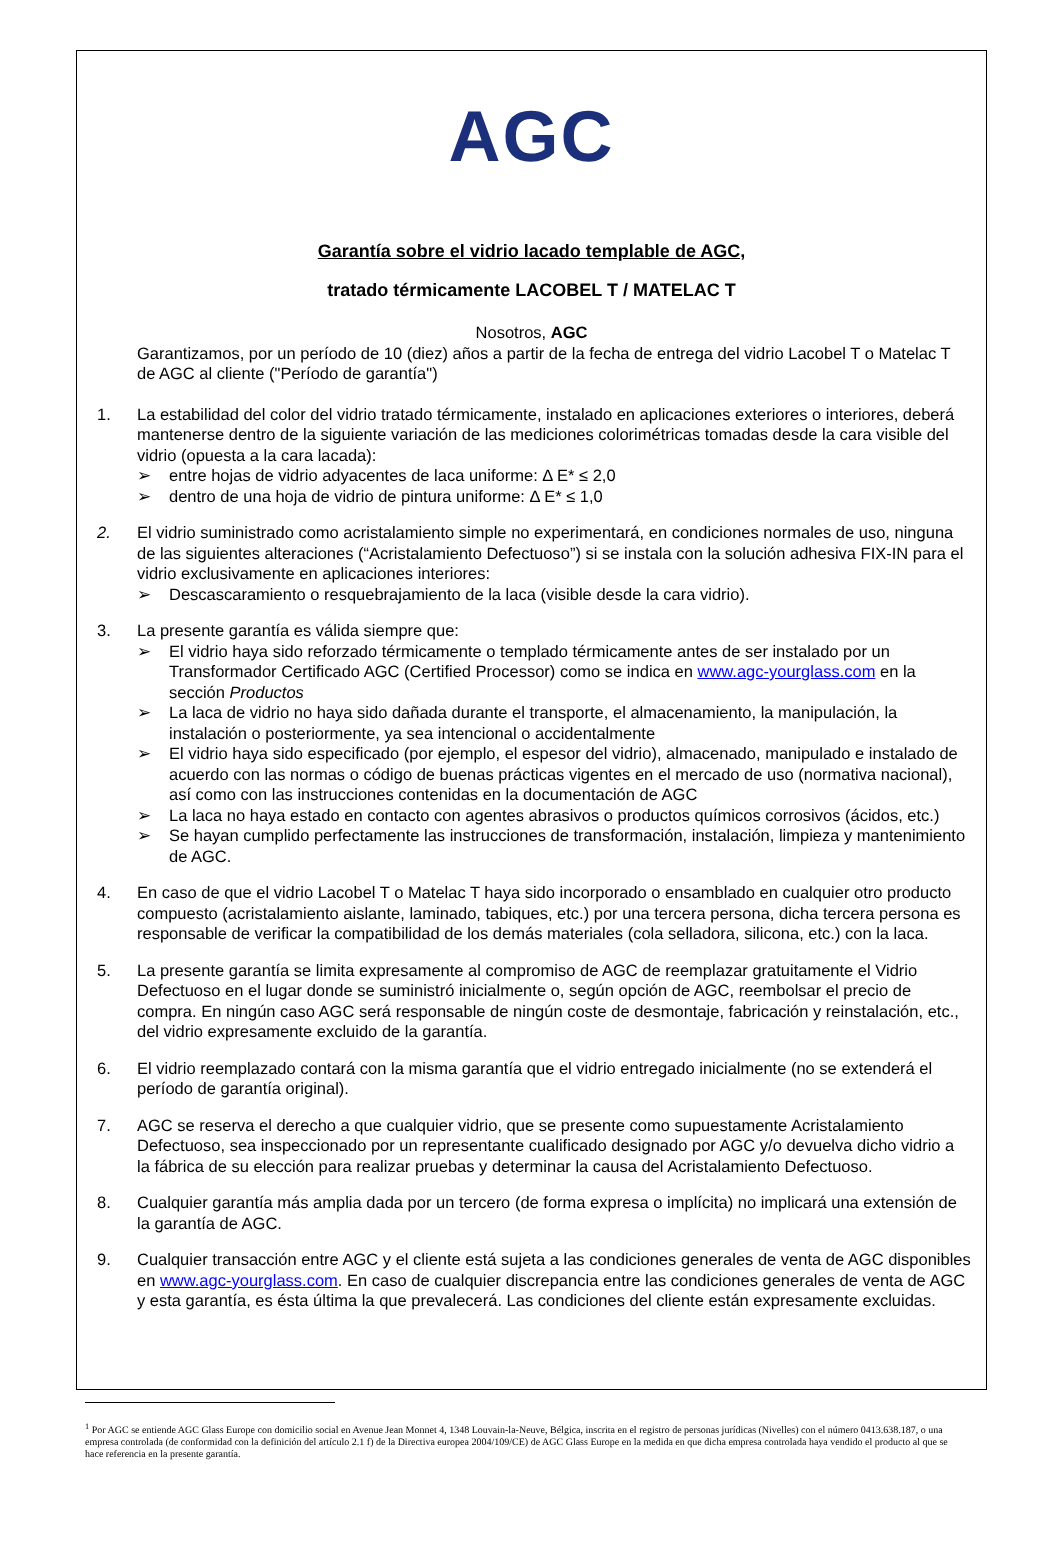AGC
Garantía sobre el vidrio lacado templable de AGC,
tratado térmicamente LACOBEL T / MATELAC T
Nosotros, AGC
Garantizamos, por un período de 10 (diez) años a partir de la fecha de entrega del vidrio Lacobel T o Matelac T de AGC al cliente ("Período de garantía")
1. La estabilidad del color del vidrio tratado térmicamente, instalado en aplicaciones exteriores o interiores, deberá mantenerse dentro de la siguiente variación de las mediciones colorimétricas tomadas desde la cara visible del vidrio (opuesta a la cara lacada):
➢ entre hojas de vidrio adyacentes de laca uniforme: Δ E* ≤ 2,0
➢ dentro de una hoja de vidrio de pintura uniforme: Δ E* ≤ 1,0
2. El vidrio suministrado como acristalamiento simple no experimentará, en condiciones normales de uso, ninguna de las siguientes alteraciones (“Acristalamiento Defectuoso”) si se instala con la solución adhesiva FIX-IN para el vidrio exclusivamente en aplicaciones interiores:
➢ Descascaramiento o resquebrajamiento de la laca (visible desde la cara vidrio).
3. La presente garantía es válida siempre que:
➢ El vidrio haya sido reforzado térmicamente o templado térmicamente antes de ser instalado por un Transformador Certificado AGC (Certified Processor) como se indica en www.agc-yourglass.com en la sección Productos
➢ La laca de vidrio no haya sido dañada durante el transporte, el almacenamiento, la manipulación, la instalación o posteriormente, ya sea intencional o accidentalmente
➢ El vidrio haya sido especificado (por ejemplo, el espesor del vidrio), almacenado, manipulado e instalado de acuerdo con las normas o código de buenas prácticas vigentes en el mercado de uso (normativa nacional), así como con las instrucciones contenidas en la documentación de AGC
➢ La laca no haya estado en contacto con agentes abrasivos o productos químicos corrosivos (ácidos, etc.)
➢ Se hayan cumplido perfectamente las instrucciones de transformación, instalación, limpieza y mantenimiento de AGC.
4. En caso de que el vidrio Lacobel T o Matelac T haya sido incorporado o ensamblado en cualquier otro producto compuesto (acristalamiento aislante, laminado, tabiques, etc.) por una tercera persona, dicha tercera persona es responsable de verificar la compatibilidad de los demás materiales (cola selladora, silicona, etc.) con la laca.
5. La presente garantía se limita expresamente al compromiso de AGC de reemplazar gratuitamente el Vidrio Defectuoso en el lugar donde se suministró inicialmente o, según opción de AGC, reembolsar el precio de compra. En ningún caso AGC será responsable de ningún coste de desmontaje, fabricación y reinstalación, etc., del vidrio expresamente excluido de la garantía.
6. El vidrio reemplazado contará con la misma garantía que el vidrio entregado inicialmente (no se extenderá el período de garantía original).
7. AGC se reserva el derecho a que cualquier vidrio, que se presente como supuestamente Acristalamiento Defectuoso, sea inspeccionado por un representante cualificado designado por AGC y/o devuelva dicho vidrio a la fábrica de su elección para realizar pruebas y determinar la causa del Acristalamiento Defectuoso.
8. Cualquier garantía más amplia dada por un tercero (de forma expresa o implícita) no implicará una extensión de la garantía de AGC.
9. Cualquier transacción entre AGC y el cliente está sujeta a las condiciones generales de venta de AGC disponibles en www.agc-yourglass.com. En caso de cualquier discrepancia entre las condiciones generales de venta de AGC y esta garantía, es ésta última la que prevalecerá. Las condiciones del cliente están expresamente excluidas.
<sup>1</sup> Por AGC se entiende AGC Glass Europe con domicilio social en Avenue Jean Monnet 4, 1348 Louvain-la-Neuve, Bélgica, inscrita en el registro de personas jurídicas (Nivelles) con el número 0413.638.187, o una empresa controlada (de conformidad con la definición del artículo 2.1 f) de la Directiva europea 2004/109/CE) de AGC Glass Europe en la medida en que dicha empresa controlada haya vendido el producto al que se hace referencia en la presente garantía.